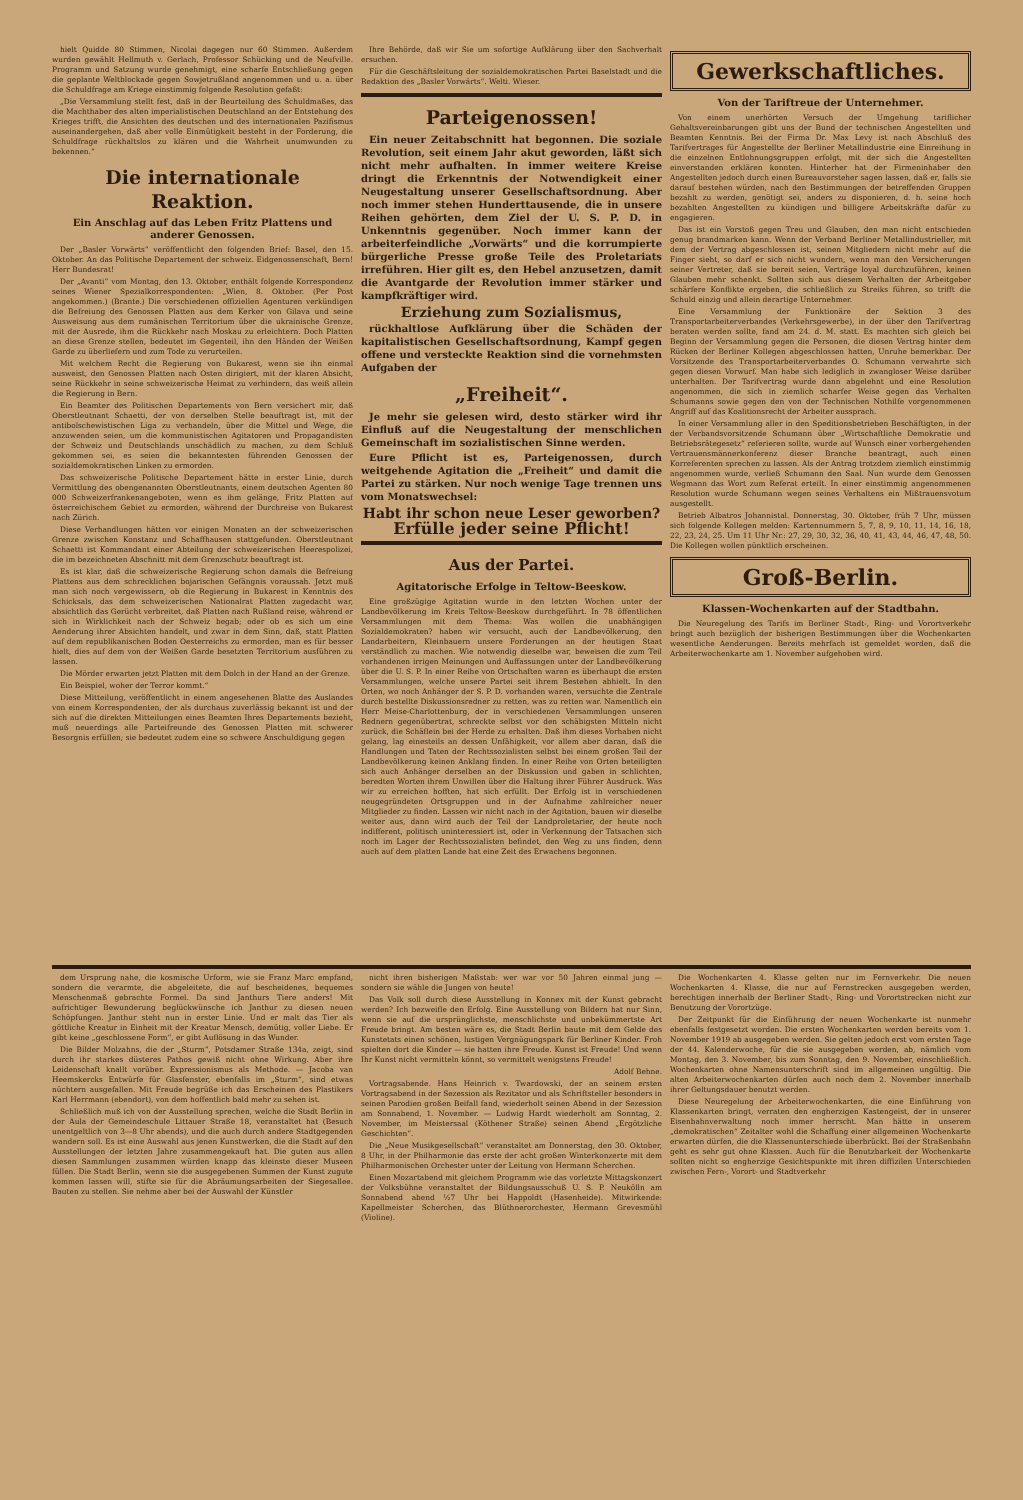hielt Quidde 80 Stimmen, Nicolai dagegen nur 60 Stimmen. Außerdem wurden gewählt Hellmuth v. Gerlach, Professor Schücking und de Neufville. Programm und Satzung wurde genehmigt, eine scharfe Entschließung gegen die geplante Weltblockade gegen Sowjetrußland angenommen und u. a. über die Schuldfrage am Kriege einstimmig folgende Resolution gefaßt:
„Die Versammlung stellt fest, daß in der Beurteilung des Schuldmaßes, das die Machthaber des alten imperialistischen Deutschland an der Entstehung des Krieges trifft, die Ansichten des deutschen und des internationalen Pazifismus auseinandergehen, daß aber volle Einmütigkeit besteht in der Forderung, die Schuldfrage rückhaltslos zu klären und die Wahrheit unumwunden zu bekennen.“
Die internationale Reaktion.
Ein Anschlag auf das Leben Fritz Plattens und anderer Genossen.
Der „Basler Vorwärts“ veröffentlicht den folgenden Brief: Basel, den 15. Oktober. An das Politische Departement der schweiz. Eidgenossenschaft, Bern! Herr Bundesrat!
Der „Avanti“ vom Montag, den 13. Oktober, enthält folgende Korrespondenz seines Wiener Spezialkorrespondenten: „Wien, 8. Oktober. (Per Post angekommen.) (Brante.) Die verschiedenen offiziellen Agenturen verkündigen die Befreiung des Genossen Platten aus dem Kerker von Gilava und seine Ausweisung aus dem rumänischen Territorium über die ukrainische Grenze, mit der Ausrede, ihm die Rückkehr nach Moskau zu erleichtern. Doch Platten an diese Grenze stellen, bedeutet im Gegenteil, ihn den Händen der Weißen Garde zu überliefern und zum Tode zu verurteilen.
Mit welchem Recht die Regierung von Bukarest, wenn sie ihn einmal ausweist, den Genossen Platten nach Osten dirigiert, mit der klaren Absicht, seine Rückkehr in seine schweizerische Heimat zu verhindern, das weiß allein die Regierung in Bern.
Ein Beamter des Politischen Departements von Bern versichert mir, daß Oberstleutnant Schaetti, der von derselben Stelle beauftragt ist, mit der antibolschewistischen Liga zu verhandeln, über die Mittel und Wege, die anzuwenden seien, um die kommunistischen Agitatoren und Propagandisten der Schweiz und Deutschlands unschädlich zu machen, zu dem Schluß gekommen sei, es seien die bekanntesten führenden Genossen der sozialdemokratischen Linken zu ermorden.
Das schweizerische Politische Departement hätte in erster Linie, durch Vermittlung des obengenannten Oberstleutnants, einem deutschen Agenten 80 000 Schweizerfrankenangeboten, wenn es ihm gelänge, Fritz Platten auf österreichischem Gebiet zu ermorden, während der Durchreise von Bukarest nach Zürich.
Diese Verhandlungen hätten vor einigen Monaten an der schweizerischen Grenze zwischen Konstanz und Schaffhausen stattgefunden. Oberstleutnant Schaetti ist Kommandant einer Abteilung der schweizerischen Heerespolizei, die im bezeichneten Abschnitt mit dem Grenzschutz beauftragt ist.
Es ist klar, daß die schweizerische Regierung schon damals die Befreiung Plattens aus dem schrecklichen bojarischen Gefängnis voraussah. Jetzt muß man sich noch vergewissern, ob die Regierung in Bukarest in Kenntnis des Schicksals, das dem schweizerischen Nationalrat Platten zugedacht war, absichtlich das Gerücht verbreitet, daß Platten nach Rußland reise, während er sich in Wirklichkeit nach der Schweiz begab; oder ob es sich um eine Aenderung ihrer Absichten handelt, und zwar in dem Sinn, daß, statt Platten auf dem republikanischen Boden Oesterreichs zu ermorden, man es für besser hielt, dies auf dem von der Weißen Garde besetzten Territorium ausführen zu lassen.
Die Mörder erwarten jetzt Platten mit dem Dolch in der Hand an der Grenze.
Ein Beispiel, woher der Terror kommt.“
Diese Mitteilung, veröffentlicht in einem angesehenen Blatte des Auslandes von einem Korrespondenten, der als durchaus zuverlässig bekannt ist und der sich auf die direkten Mitteilungen eines Beamten Ihres Departements bezieht, muß neuerdings alle Parteifreunde des Genossen Platten mit schwerer Besorgnis erfüllen; sie bedeutet zudem eine so schwere Anschuldigung gegen
Ihre Behörde, daß wir Sie um sofortige Aufklärung über den Sachverhalt ersuchen.
Für die Geschäftsleitung der sozialdemokratischen Partei Baselstadt und die Redaktion des „Basler Vorwärts“. Welti. Wieser.
Parteigenossen!
Ein neuer Zeitabschnitt hat begonnen. Die soziale Revolution, seit einem Jahr akut geworden, läßt sich nicht mehr aufhalten. In immer weitere Kreise dringt die Erkenntnis der Notwendigkeit einer Neugestaltung unserer Gesellschaftsordnung. Aber noch immer stehen Hunderttausende, die in unsere Reihen gehörten, dem Ziel der U. S. P. D. in Unkenntnis gegenüber. Noch immer kann der arbeiterfeindliche „Vorwärts“ und die korrumpierte bürgerliche Presse große Teile des Proletariats irreführen. Hier gilt es, den Hebel anzusetzen, damit die Avantgarde der Revolution immer stärker und kampfkräftiger wird.
Erziehung zum Sozialismus,
rückhaltlose Aufklärung über die Schäden der kapitalistischen Gesellschaftsordnung, Kampf gegen offene und versteckte Reaktion sind die vornehmsten Aufgaben der
„Freiheit“.
Je mehr sie gelesen wird, desto stärker wird ihr Einfluß auf die Neugestaltung der menschlichen Gemeinschaft im sozialistischen Sinne werden.
Eure Pflicht ist es, Parteigenossen, durch weitgehende Agitation die „Freiheit“ und damit die Partei zu stärken. Nur noch wenige Tage trennen uns vom Monatswechsel:
Habt ihr schon neue Leser geworben?
Erfülle jeder seine Pflicht!
Aus der Partei.
Agitatorische Erfolge in Teltow-Beeskow.
Eine großzügige Agitation wurde in den letzten Wochen unter der Landbevölkerung im Kreis Teltow-Beeskow durchgeführt. In 78 öffentlichen Versammlungen mit dem Thema: Was wollen die unabhängigen Sozialdemokraten? haben wir versucht, auch der Landbevölkerung, den Landarbeitern, Kleinbauern unsere Forderungen an der heutigen Staat verständlich zu machen. Wie notwendig dieselbe war, beweisen die zum Teil vorhandenen irrigen Meinungen und Auffassungen unter der Landbevölkerung über die U. S. P. In einer Reihe von Ortschaften waren es überhaupt die ersten Versammlungen, welche unsere Partei seit ihrem Bestehen abhielt. In den Orten, wo noch Anhänger der S. P. D. vorhanden waren, versuchte die Zentrale durch bestellte Diskussionsredner zu retten, was zu retten war. Namentlich ein Herr Meise-Charlottenburg, der in verschiedenen Versammlungen unseren Rednern gegenübertrat, schreckte selbst vor den schäbigsten Mitteln nicht zurück, die Schäflein bei der Herde zu erhalten. Daß ihm dieses Vorhaben nicht gelang, lag einesteils an dessen Unfähigkeit, vor allem aber daran, daß die Handlungen und Taten der Rechtssozialisten selbst bei einem großen Teil der Landbevölkerung keinen Anklang finden. In einer Reihe von Orten beteiligten sich auch Anhänger derselben an der Diskussion und gaben in schlichten, beredten Worten ihrem Unwillen über die Haltung ihrer Führer Ausdruck. Was wir zu erreichen hofften, hat sich erfüllt. Der Erfolg ist in verschiedenen neugegründeten Ortsgruppen und in der Aufnahme zahlreicher neuer Mitglieder zu finden. Lassen wir nicht nach in der Agitation, bauen wir dieselbe weiter aus, dann wird auch der Teil der Landproletarier, der heute noch indifferent, politisch uninteressiert ist, oder in Verkennung der Tatsachen sich noch im Lager der Rechtssozialisten befindet, den Weg zu uns finden, denn auch auf dem platten Lande hat eine Zeit des Erwachens begonnen.
Gewerkschaftliches.
Von der Tariftreue der Unternehmer.
Von einem unerhörten Versuch der Umgehung tariflicher Gehaltsvereinbarungen gibt uns der Bund der technischen Angestellten und Beamten Kenntnis. Bei der Firma Dr. Max Levy ist nach Abschluß des Tarifvertrages für Angestellte der Berliner Metallindustrie eine Einreihung in die einzelnen Entlohnungsgruppen erfolgt, mit der sich die Angestellten einverstanden erklären konnten. Hinterher hat der Firmeninhaber den Angestellten jedoch durch einen Bureauvorsteher sagen lassen, daß er, falls sie darauf bestehen würden, nach den Bestimmungen der betreffenden Gruppen bezahlt zu werden, genötigt sei, anders zu disponieren, d. h. seine hoch bezahlten Angestellten zu kündigen und billigere Arbeitskräfte dafür zu engagieren.
Das ist ein Vorstoß gegen Treu und Glauben, den man nicht entschieden genug brandmarken kann. Wenn der Verband Berliner Metallindustrieller, mit dem der Vertrag abgeschlossen ist, seinen Mitgliedern nicht mehr auf die Finger sieht, so darf er sich nicht wundern, wenn man den Versicherungen seiner Vertreter, daß sie bereit seien, Verträge loyal durchzuführen, keinen Glauben mehr schenkt. Sollten sich aus diesem Verhalten der Arbeitgeber schärfere Konflikte ergeben, die schließlich zu Streiks führen, so trifft die Schuld einzig und allein derartige Unternehmer.
Eine Versammlung der Funktionäre der Sektion 3 des Transportarbeiterverbandes (Verkehrsgewerbe), in der über den Tarifvertrag beraten werden sollte, fand am 24. d. M. statt. Es machten sich gleich bei Beginn der Versammlung gegen die Personen, die diesen Vertrag hinter dem Rücken der Berliner Kollegen abgeschlossen hatten, Unruhe bemerkbar. Der Vorsitzende des Transportarbeiterverbandes O. Schumann verwahrte sich gegen diesen Vorwurf. Man habe sich lediglich in zwangloser Weise darüber unterhalten. Der Tarifvertrag wurde dann abgelehnt und eine Resolution angenommen, die sich in ziemlich scharfer Weise gegen das Verhalten Schumanns sowie gegen den von der Technischen Nothilfe vorgenommenen Angriff auf das Koalitionsrecht der Arbeiter aussprach.
In einer Versammlung aller in den Speditionsbetrieben Beschäftigten, in der der Verbandsvorsitzende Schumann über „Wirtschaftliche Demokratie und Betriebsrätegesetz“ referieren sollte, wurde auf Wunsch einer vorhergehenden Vertrauensmännerkonferenz dieser Branche beantragt, auch einen Korreferenten sprechen zu lassen. Als der Antrag trotzdem ziemlich einstimmig angenommen wurde, verließ Schumann den Saal. Nun wurde dem Genossen Wegmann das Wort zum Referat erteilt. In einer einstimmig angenommenen Resolution wurde Schumann wegen seines Verhaltens ein Mißtrauensvotum ausgestellt.
Betrieb Albatros Johannistal. Donnerstag, 30. Oktober, früh 7 Uhr, müssen sich folgende Kollegen melden: Kartennummern 5, 7, 8, 9, 10, 11, 14, 16, 18, 22, 23, 24, 25. Um 11 Uhr Nr.: 27, 29, 30, 32, 36, 40, 41, 43, 44, 46, 47, 48, 50. Die Kollegen wollen pünktlich erscheinen.
Groß-Berlin.
Klassen-Wochenkarten auf der Stadtbahn.
Die Neuregelung des Tarifs im Berliner Stadt-, Ring- und Vorortverkehr bringt auch bezüglich der bisherigen Bestimmungen über die Wochenkarten wesentliche Aenderungen. Bereits mehrfach ist gemeldet worden, daß die Arbeiterwochenkarte am 1. November aufgehoben wird.
dem Ursprung nahe, die kosmische Urform, wie sie Franz Marc empfand, sondern die verarmte, die abgeleitete, die auf bescheidenes, bequemes Menschenmaß gebrachte Formel. Da sind Janthurs Tiere anders! Mit aufrichtiger Bewunderung beglückwünsche ich Janthur zu diesen neuen Schöpfungen. Janthur steht nun in erster Linie. Und er malt das Tier als göttliche Kreatur in Einheit mit der Kreatur Mensch, demütig, voller Liebe. Er gibt keine „geschlossene Form“, er gibt Auflösung in das Wunder.
Die Bilder Molzahns, die der „Sturm“, Potsdamer Straße 134a, zeigt, sind durch ihr starkes düsteres Pathos gewiß nicht ohne Wirkung. Aber ihre Leidenschaft knallt vorüber. Expressionismus als Methode. — Jacoba van Heemskercks Entwürfe für Glasfenster, ebenfalls im „Sturm“, sind etwas nüchtern ausgefallen. Mit Freude begrüße ich das Erscheinen des Plastikers Karl Herrmann (ebendort), von dem hoffentlich bald mehr zu sehen ist.
Schließlich muß ich von der Ausstellung sprechen, welche die Stadt Berlin in der Aula der Gemeindeschule Littauer Straße 18, veranstaltet hat (Besuch unentgeltlich von 3—8 Uhr abends), und die auch durch andere Stadtgegenden wandern soll. Es ist eine Auswahl aus jenen Kunstwerken, die die Stadt auf den Ausstellungen der letzten Jahre zusammengekauft hat. Die guten aus allen diesen Sammlungen zusammen würden knapp das kleinste dieser Museen füllen. Die Stadt Berlin, wenn sie die ausgegebenen Summen der Kunst zugute kommen lassen will, stifte sie für die Abräumungsarbeiten der Siegesallee. Bauten zu stellen. Sie nehme aber bei der Auswahl der Künstler
nicht ihren bisherigen Maßstab: wer war vor 50 Jahren einmal jung — sondern sie wähle die Jungen von heute!
Das Volk soll durch diese Ausstellung in Konnex mit der Kunst gebracht werden? Ich bezweifle den Erfolg. Eine Ausstellung von Bildern hat nur Sinn, wenn sie auf die ursprünglichste, menschlichste und unbekümmertste Art Freude bringt. Am besten wäre es, die Stadt Berlin baute mit dem Gelde des Kunstetats einen schönen, lustigen Vergnügungspark für Berliner Kinder. Froh spielten dort die Kinder — sie hatten ihre Freude. Kunst ist Freude! Und wenn Ihr Kunst nicht vermitteln könnt, so vermittelt wenigstens Freude!
Adolf Behne.
Vortragsabende. Hans Heinrich v. Twardowski, der an seinem ersten Vortragsabend in der Sezession als Rezitator und als Schriftsteller besonders in seinen Parodien großen Beifall fand, wiederholt seinen Abend in der Sezession am Sonnabend, 1. November. — Ludwig Hardt wiederholt am Sonntag, 2. November, im Meistersaal (Köthener Straße) seinen Abend „Ergötzliche Geschichten“.
Die „Neue Musikgesellschaft“ veranstaltet am Donnerstag, den 30. Oktober, 8 Uhr, in der Philharmonie das erste der acht großen Winterkonzerte mit dem Philharmonischen Orchester unter der Leitung von Hermann Scherchen.
Einen Mozartabend mit gleichem Programm wie das vorletzte Mittagskonzert der Volksbühne veranstaltet der Bildungsausschuß U. S. P. Neukölln am Sonnabend abend ½7 Uhr bei Happoldt (Hasenheide). Mitwirkende: Kapellmeister Scherchen, das Blüthnerorchester, Hermann Grevesmühl (Violine).
Die Wochenkarten 4. Klasse gelten nur im Fernverkehr. Die neuen Wochenkarten 4. Klasse, die nur auf Fernstrecken ausgegeben werden, berechtigen innerhalb der Berliner Stadt-, Ring- und Vorortstrecken nicht zur Benutzung der Vorortzüge.
Der Zeitpunkt für die Einführung der neuen Wochenkarte ist nunmehr ebenfalls festgesetzt worden. Die ersten Wochenkarten werden bereits vom 1. November 1919 ab ausgegeben werden. Sie gelten jedoch erst vom ersten Tage der 44. Kalenderwoche, für die sie ausgegeben werden, ab, nämlich vom Montag, den 3. November, bis zum Sonntag, den 9. November, einschließlich. Wochenkarten ohne Namensunterschrift sind im allgemeinen ungültig. Die alten Arbeiterwochenkarten dürfen auch noch dem 2. November innerhalb ihrer Geltungsdauer benutzt werden.
Diese Neuregelung der Arbeiterwochenkarten, die eine Einführung von Klassenkarten bringt, verraten den engherzigen Kastengeist, der in unserer Eisenbahnverwaltung noch immer herrscht. Man hätte in unserem „demokratischen“ Zeitalter wohl die Schaffung einer allgemeinen Wochenkarte erwarten dürfen, die die Klassenunterschiede überbrückt. Bei der Straßenbahn geht es sehr gut ohne Klassen. Auch für die Benutzbarkeit der Wochenkarte sollten nicht so engherzige Gesichtspunkte mit ihren diffizilen Unterschieden zwischen Fern-, Vorort- und Stadtverkehr